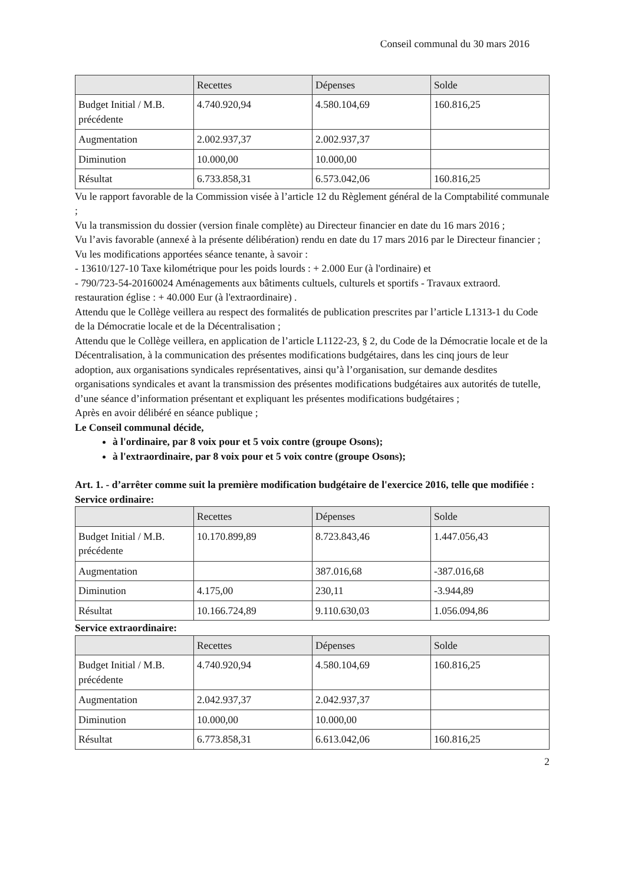Conseil communal du 30 mars 2016
| | Recettes | Dépenses | Solde |
| --- | --- | --- | --- |
| Budget Initial / M.B. précédente | 4.740.920,94 | 4.580.104,69 | 160.816,25 |
| Augmentation | 2.002.937,37 | 2.002.937,37 | |
| Diminution | 10.000,00 | 10.000,00 | |
| Résultat | 6.733.858,31 | 6.573.042,06 | 160.816,25 |
Vu le rapport favorable de la Commission visée à l’article 12 du Règlement général de la Comptabilité communale ;
Vu la transmission du dossier (version finale complète) au Directeur financier en date du 16 mars 2016 ;
Vu l’avis favorable (annexé à la présente délibération) rendu en date du 17 mars 2016 par le Directeur financier ;
Vu les modifications apportées séance tenante, à savoir :
- 13610/127-10 Taxe kilométrique pour les poids lourds : + 2.000 Eur (à l'ordinaire) et
- 790/723-54-20160024 Aménagements aux bâtiments cultuels, culturels et sportifs - Travaux extraord. restauration église : + 40.000 Eur (à l'extraordinaire) .
Attendu que le Collège veillera au respect des formalités de publication prescrites par l’article L1313-1 du Code de la Démocratie locale et de la Décentralisation ;
Attendu que le Collège veillera, en application de l’article L1122-23, § 2, du Code de la Démocratie locale et de la Décentralisation, à la communication des présentes modifications budgétaires, dans les cinq jours de leur adoption, aux organisations syndicales représentatives, ainsi qu’à l’organisation, sur demande desdites organisations syndicales et avant la transmission des présentes modifications budgétaires aux autorités de tutelle, d’une séance d’information présentant et expliquant les présentes modifications budgétaires ;
Après en avoir délibéré en séance publique ;
Le Conseil communal décide,
à l'ordinaire, par 8 voix pour et 5 voix contre (groupe Osons);
à l'extraordinaire, par 8 voix pour et 5 voix contre (groupe Osons);
Art. 1. - d’arrêter comme suit la première modification budgétaire de l'exercice 2016, telle que modifiée :
Service ordinaire:
| | Recettes | Dépenses | Solde |
| --- | --- | --- | --- |
| Budget Initial / M.B. précédente | 10.170.899,89 | 8.723.843,46 | 1.447.056,43 |
| Augmentation | | 387.016,68 | -387.016,68 |
| Diminution | 4.175,00 | 230,11 | -3.944,89 |
| Résultat | 10.166.724,89 | 9.110.630,03 | 1.056.094,86 |
Service extraordinaire:
| | Recettes | Dépenses | Solde |
| --- | --- | --- | --- |
| Budget Initial / M.B. précédente | 4.740.920,94 | 4.580.104,69 | 160.816,25 |
| Augmentation | 2.042.937,37 | 2.042.937,37 | |
| Diminution | 10.000,00 | 10.000,00 | |
| Résultat | 6.773.858,31 | 6.613.042,06 | 160.816,25 |
2